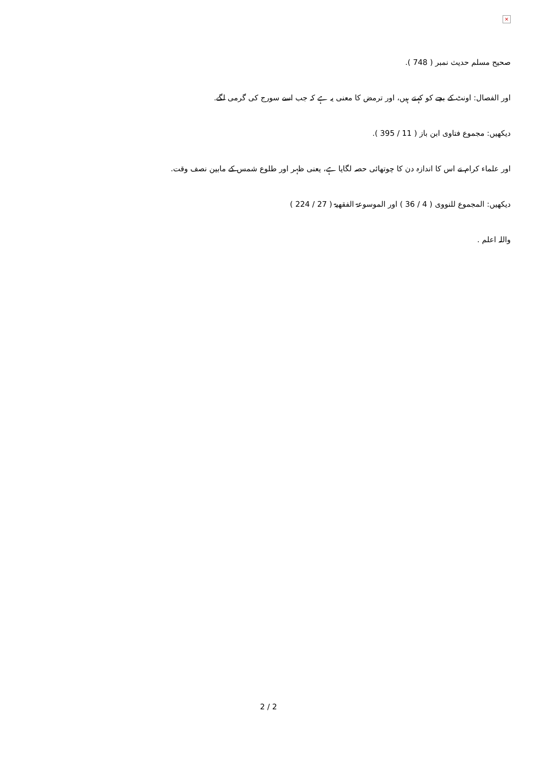×
صحیح مسلم حدیث نمبر ( 748 ).
اور الفصال: اونٹ کے بچے کو کہتے ہیں، اور ترمض کا معنی یہ ہے کہ جب اسے سورج کی گرمی لگے.
دیکھیں: مجموع فتاوی ابن باز ( 11 / 395 ).
اور علماء کرام نے اس کا اندازہ دن کا چوتھائی حصہ لگایا ہے، یعنی ظہر اور طلوع شمس کے مابین نصف وقت.
دیکھیں: المجموع للنووی ( 4 / 36 ) اور الموسوعۃ الفقھیۃ ( 27 / 224 )
واللہ اعلم .
2 / 2